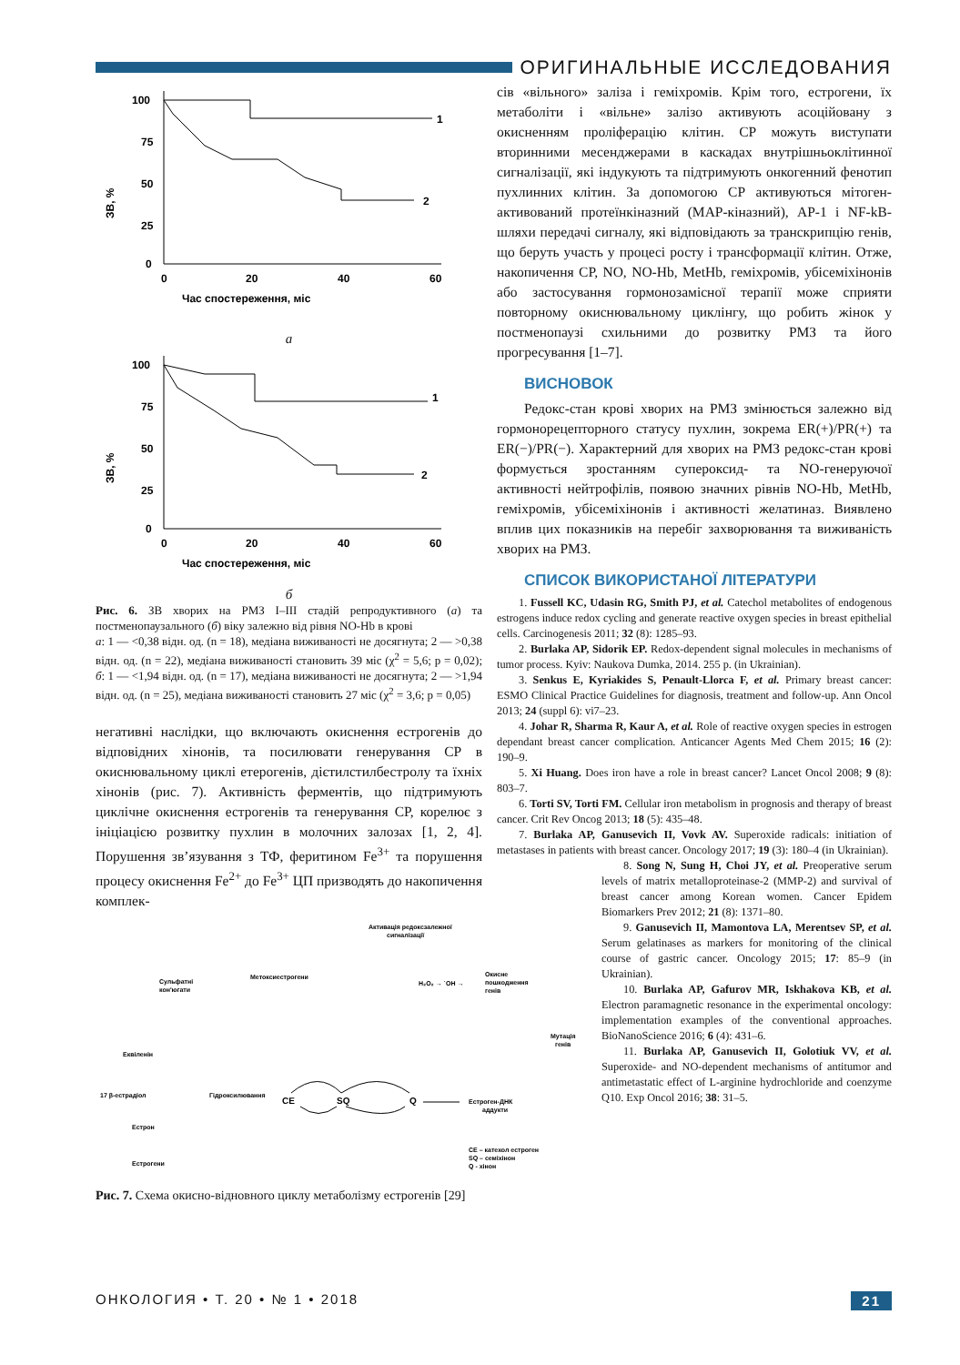ОРИГИНАЛЬНЫЕ ИССЛЕДОВАНИЯ
ЗВ, %
100
75
50
25
0
0
20
40
60
1
2
Час спостереження, міс
а
ЗВ, %
100
75
50
25
0
0
20
40
60
1
2
Час спостереження, міс
б
Рис. 6. ЗВ хворих на РМЗ I–III стадій репродуктивного (а) та постменопаузального (б) віку залежно від рівня NO-Hb в крові
а: 1 — <0,38 відн. од. (n = 18), медіана виживаності не досягнута; 2 — >0,38 відн. од. (n = 22), медіана виживаності становить 39 міс (χ<sup>2</sup> = 5,6; p = 0,02); б: 1 — <1,94 відн. од. (n = 17), медіана виживаності не досягнута; 2 — >1,94 відн. од. (n = 25), медіана виживаності становить 27 міс (χ<sup>2</sup> = 3,6; p = 0,05)
негативні наслідки, що включають окиснення естрогенів до відповідних хінонів, та посилювати генерування СР в окиснювальному циклі етерогенів, дієтилстилбестролу та їхніх хінонів (рис. 7). Активність ферментів, що підтримують циклічне окиснення естрогенів та генерування СР, корелює з ініціацією розвитку пухлин в молочних залозах [1, 2, 4]. Порушення зв’язування з ТФ, феритином Fe<sup>3+</sup> та порушення процесу окиснення Fe<sup>2+</sup> до Fe<sup>3+</sup> ЦП призводять до накопичення комплек-
Активація редоксзалежної
сигналізації
Сульфатні
кон'югати
Метоксиестрогени
H₂O₂ → ˙OH →
Окисне
пошкодження
генів
Мутація
генів
Еквіленін
17 β-естрадіол
Гідроксилювання
CE
SQ
Q
Естроген-ДНК
аддукти
Естрон
Естрогени
CE – катехол естроген
SQ – семіхінон
Q - хінон
Рис. 7. Схема окисно-відновного циклу метаболізму естрогенів [29]
сів «вільного» заліза і геміхромів. Крім того, естрогени, їх метаболіти і «вільне» залізо активують асоційовану з окисненням проліферацію клітин. СР можуть виступати вторинними месенджерами в каскадах внутрішньоклітинної сигналізації, які індукують та підтримують онкогенний фенотип пухлинних клітин. За допомогою СР активуються мітоген-активований протеїнкіназний (MAP-кіназний), AP-1 і NF-kB-шляхи передачі сигналу, які відповідають за транскрипцію генів, що беруть участь у процесі росту і трансформації клітин. Отже, накопичення СР, NO, NO-Hb, MetHb, геміхромів, убісеміхінонів або застосування гормонозамісної терапії може сприяти повторному окиснювальному циклінгу, що робить жінок у постменопаузі схильними до розвитку РМЗ та його прогресування [1–7].
ВИСНОВОК
Редокс-стан крові хворих на РМЗ змінюється залежно від гормонорецепторного статусу пухлин, зокрема ER(+)/PR(+) та ER(−)/PR(−). Характерний для хворих на РМЗ редокс-стан крові формується зростанням супероксид- та NO-генеруючої активності нейтрофілів, появою значних рівнів NO-Hb, MetHb, геміхромів, убісеміхінонів і активності желатиназ. Виявлено вплив цих показників на перебіг захворювання та виживаність хворих на РМЗ.
СПИСОК ВИКОРИСТАНОЇ ЛІТЕРАТУРИ
1. Fussell KC, Udasin RG, Smith PJ, et al. Catechol metabolites of endogenous estrogens induce redox cycling and generate reactive oxygen species in breast epithelial cells. Carcinogenesis 2011; 32 (8): 1285–93.
2. Burlaka AP, Sidorik EP. Redox-dependent signal molecules in mechanisms of tumor process. Kyiv: Naukova Dumka, 2014. 255 p. (in Ukrainian).
3. Senkus E, Kyriakides S, Penault-Llorca F, et al. Primary breast cancer: ESMO Clinical Practice Guidelines for diagnosis, treatment and follow-up. Ann Oncol 2013; 24 (suppl 6): vi7–23.
4. Johar R, Sharma R, Kaur A, et al. Role of reactive oxygen species in estrogen dependant breast cancer complication. Anticancer Agents Med Chem 2015; 16 (2): 190–9.
5. Xi Huang. Does iron have a role in breast cancer? Lancet Oncol 2008; 9 (8): 803–7.
6. Torti SV, Torti FM. Cellular iron metabolism in prognosis and therapy of breast cancer. Crit Rev Oncog 2013; 18 (5): 435–48.
7. Burlaka AP, Ganusevich II, Vovk AV. Superoxide radicals: initiation of metastases in patients with breast cancer. Oncology 2017; 19 (3): 180–4 (in Ukrainian).
8. Song N, Sung H, Choi JY, et al. Preoperative serum levels of matrix metalloproteinase-2 (MMP-2) and survival of breast cancer among Korean women. Cancer Epidem Biomarkers Prev 2012; 21 (8): 1371–80.
9. Ganusevich II, Mamontova LA, Merentsev SP, et al. Serum gelatinases as markers for monitoring of the clinical course of gastric cancer. Oncology 2015; 17: 85–9 (in Ukrainian).
10. Burlaka AP, Gafurov MR, Iskhakova KB, et al. Electron paramagnetic resonance in the experimental oncology: implementation examples of the conventional approaches. BioNanoScience 2016; 6 (4): 431–6.
11. Burlaka AP, Ganusevich II, Golotiuk VV, et al. Superoxide- and NO-dependent mechanisms of antitumor and antimetastatic effect of L-arginine hydrochloride and coenzyme Q10. Exp Oncol 2016; 38: 31–5.
ОНКОЛОГИЯ • Т. 20 • № 1 • 2018 21